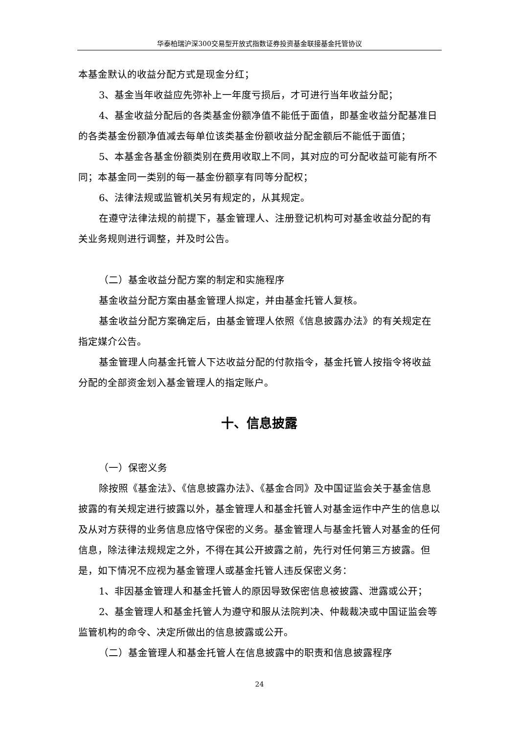华泰柏瑞沪深300交易型开放式指数证券投资基金联接基金托管协议
本基金默认的收益分配方式是现金分红；
3、基金当年收益应先弥补上一年度亏损后，才可进行当年收益分配；
4、基金收益分配后的各类基金份额净值不能低于面值，即基金收益分配基准日的各类基金份额净值减去每单位该类基金份额收益分配金额后不能低于面值；
5、本基金各基金份额类别在费用收取上不同，其对应的可分配收益可能有所不同；本基金同一类别的每一基金份额享有同等分配权；
6、法律法规或监管机关另有规定的，从其规定。
在遵守法律法规的前提下，基金管理人、注册登记机构可对基金收益分配的有关业务规则进行调整，并及时公告。
（二）基金收益分配方案的制定和实施程序
基金收益分配方案由基金管理人拟定，并由基金托管人复核。
基金收益分配方案确定后，由基金管理人依照《信息披露办法》的有关规定在指定媒介公告。
基金管理人向基金托管人下达收益分配的付款指令，基金托管人按指令将收益分配的全部资金划入基金管理人的指定账户。
十、信息披露
（一）保密义务
除按照《基金法》、《信息披露办法》、《基金合同》及中国证监会关于基金信息披露的有关规定进行披露以外，基金管理人和基金托管人对基金运作中产生的信息以及从对方获得的业务信息应恪守保密的义务。基金管理人与基金托管人对基金的任何信息，除法律法规规定之外，不得在其公开披露之前，先行对任何第三方披露。但是，如下情况不应视为基金管理人或基金托管人违反保密义务：
1、非因基金管理人和基金托管人的原因导致保密信息被披露、泄露或公开；
2、基金管理人和基金托管人为遵守和服从法院判决、仲裁裁决或中国证监会等监管机构的命令、决定所做出的信息披露或公开。
（二）基金管理人和基金托管人在信息披露中的职责和信息披露程序
24